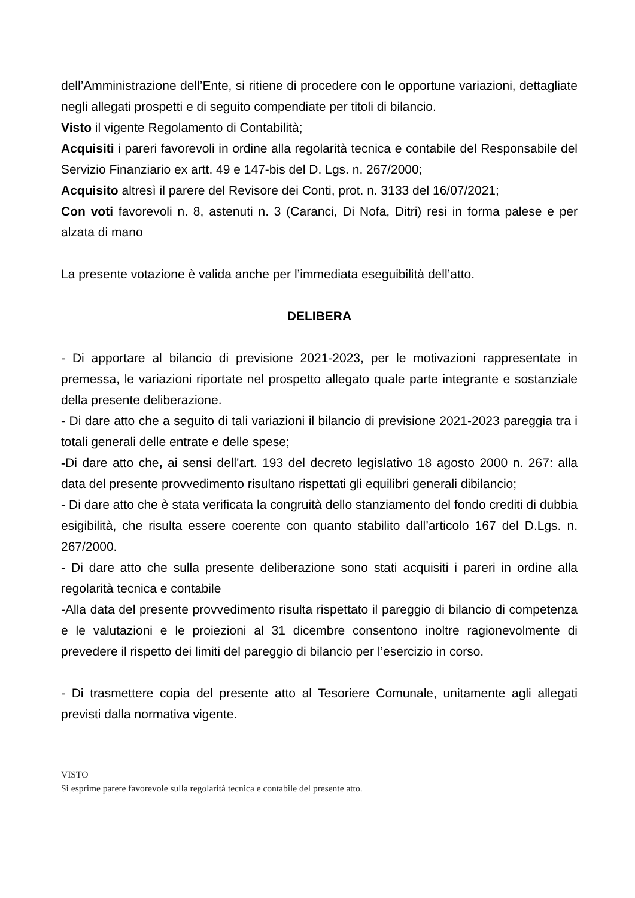dell’Amministrazione dell’Ente, si ritiene di procedere con le opportune variazioni, dettagliate negli allegati prospetti e di seguito compendiate per titoli di bilancio.
Visto il vigente Regolamento di Contabilità;
Acquisiti i pareri favorevoli in ordine alla regolarità tecnica e contabile del Responsabile del Servizio Finanziario ex artt. 49 e 147-bis del D. Lgs. n. 267/2000;
Acquisito altresì il parere del Revisore dei Conti, prot. n. 3133 del 16/07/2021;
Con voti favorevoli n. 8, astenuti n. 3 (Caranci, Di Nofa, Ditri) resi in forma palese e per alzata di mano
La presente votazione è valida anche per l’immediata eseguibilità dell’atto.
DELIBERA
- Di apportare al bilancio di previsione 2021-2023, per le motivazioni rappresentate in premessa, le variazioni riportate nel prospetto allegato quale parte integrante e sostanziale della presente deliberazione.
- Di dare atto che a seguito di tali variazioni il bilancio di previsione 2021-2023 pareggia tra i totali generali delle entrate e delle spese;
-Di dare atto che, ai sensi dell'art. 193 del decreto legislativo 18 agosto 2000 n. 267: alla data del presente provvedimento risultano rispettati gli equilibri generali dibilancio;
- Di dare atto che è stata verificata la congruità dello stanziamento del fondo crediti di dubbia esigibilità, che risulta essere coerente con quanto stabilito dall’articolo 167 del D.Lgs. n. 267/2000.
- Di dare atto che sulla presente deliberazione sono stati acquisiti i pareri in ordine alla regolarità tecnica e contabile
-Alla data del presente provvedimento risulta rispettato il pareggio di bilancio di competenza e le valutazioni e le proiezioni al 31 dicembre consentono inoltre ragionevolmente di prevedere il rispetto dei limiti del pareggio di bilancio per l’esercizio in corso.
- Di trasmettere copia del presente atto al Tesoriere Comunale, unitamente agli allegati previsti dalla normativa vigente.
VISTO
Si esprime parere favorevole sulla regolarità tecnica e contabile del presente atto.